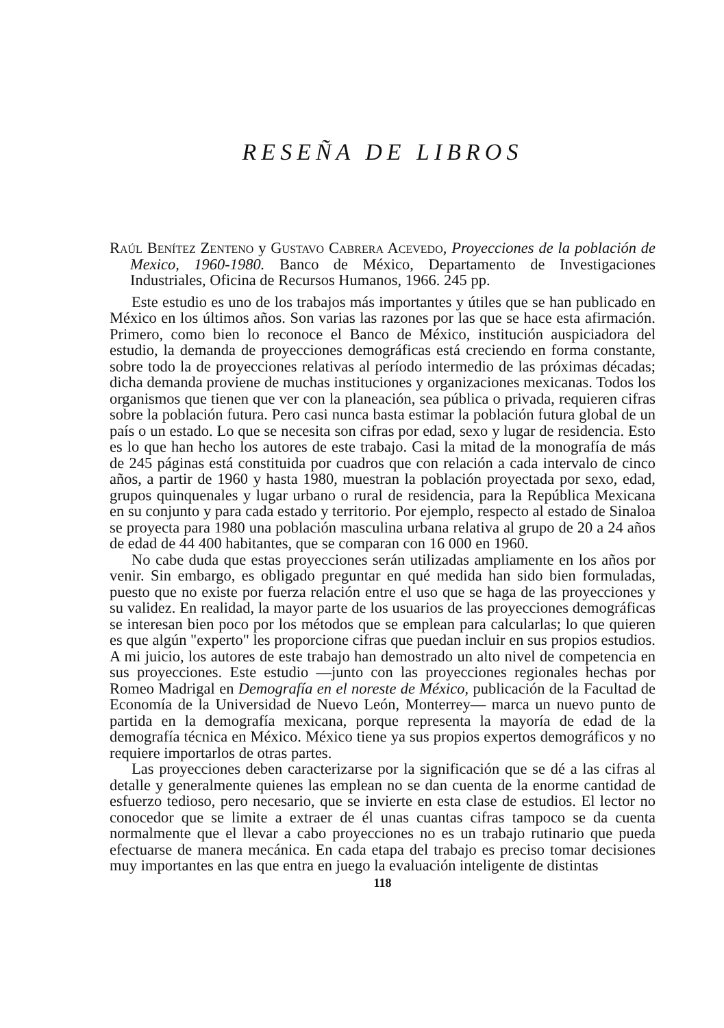RESEÑA DE LIBROS
Raúl Benítez Zenteno y Gustavo Cabrera Acevedo, Proyecciones de la población de Mexico, 1960-1980. Banco de México, Departamento de Investigaciones Industriales, Oficina de Recursos Humanos, 1966. 245 pp.
Este estudio es uno de los trabajos más importantes y útiles que se han publicado en México en los últimos años. Son varias las razones por las que se hace esta afirmación. Primero, como bien lo reconoce el Banco de México, institución auspiciadora del estudio, la demanda de proyecciones demográficas está creciendo en forma constante, sobre todo la de proyecciones relativas al período intermedio de las próximas décadas; dicha demanda proviene de muchas instituciones y organizaciones mexicanas. Todos los organismos que tienen que ver con la planeación, sea pública o privada, requieren cifras sobre la población futura. Pero casi nunca basta estimar la población futura global de un país o un estado. Lo que se necesita son cifras por edad, sexo y lugar de residencia. Esto es lo que han hecho los autores de este trabajo. Casi la mitad de la monografía de más de 245 páginas está constituida por cuadros que con relación a cada intervalo de cinco años, a partir de 1960 y hasta 1980, muestran la población proyectada por sexo, edad, grupos quinquenales y lugar urbano o rural de residencia, para la República Mexicana en su conjunto y para cada estado y territorio. Por ejemplo, respecto al estado de Sinaloa se proyecta para 1980 una población masculina urbana relativa al grupo de 20 a 24 años de edad de 44 400 habitantes, que se comparan con 16 000 en 1960.
No cabe duda que estas proyecciones serán utilizadas ampliamente en los años por venir. Sin embargo, es obligado preguntar en qué medida han sido bien formuladas, puesto que no existe por fuerza relación entre el uso que se haga de las proyecciones y su validez. En realidad, la mayor parte de los usuarios de las proyecciones demográficas se interesan bien poco por los métodos que se emplean para calcularlas; lo que quieren es que algún "experto" les proporcione cifras que puedan incluir en sus propios estudios. A mi juicio, los autores de este trabajo han demostrado un alto nivel de competencia en sus proyecciones. Este estudio —junto con las proyecciones regionales hechas por Romeo Madrigal en Demografía en el noreste de México, publicación de la Facultad de Economía de la Universidad de Nuevo León, Monterrey— marca un nuevo punto de partida en la demografía mexicana, porque representa la mayoría de edad de la demografía técnica en México. México tiene ya sus propios expertos demográficos y no requiere importarlos de otras partes.
Las proyecciones deben caracterizarse por la significación que se dé a las cifras al detalle y generalmente quienes las emplean no se dan cuenta de la enorme cantidad de esfuerzo tedioso, pero necesario, que se invierte en esta clase de estudios. El lector no conocedor que se limite a extraer de él unas cuantas cifras tampoco se da cuenta normalmente que el llevar a cabo proyecciones no es un trabajo rutinario que pueda efectuarse de manera mecánica. En cada etapa del trabajo es preciso tomar decisiones muy importantes en las que entra en juego la evaluación inteligente de distintas
118